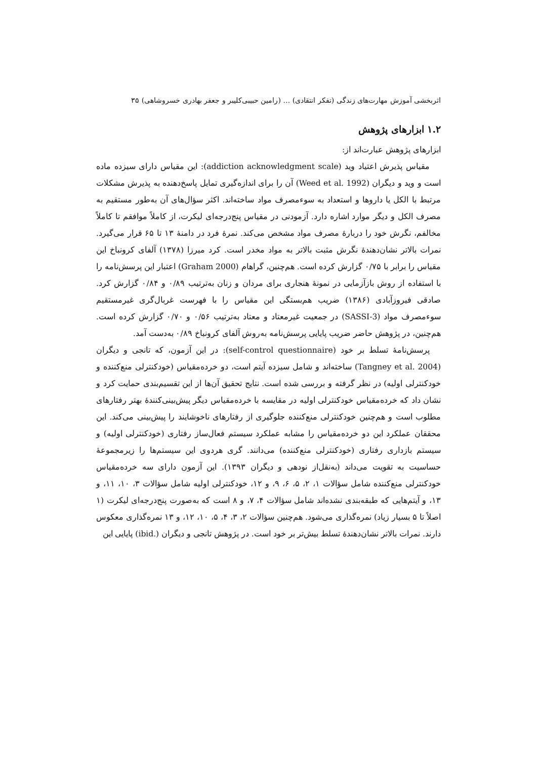اثربخشی آموزش مهارت‌های زندگی (تفکر انتقادی) … (رامین حبیبی‌کلیبر و جعفر بهادری خسروشاهی) ۳۵
۱.۲ ابزارهای پژوهش
ابزارهای پژوهش عبارت‌اند از:
مقیاس پذیرش اعتیاد وید (addiction acknowledgment scale): این مقیاس دارای سیزده ماده است و وید و دیگران (Weed et al. 1992) آن را برای اندازه‌گیری تمایل پاسخ‌دهنده به پذیرش مشکلات مرتبط با الکل یا داروها و استعداد به سوءمصرف مواد ساخته‌اند. اکثر سؤال‌های آن به‌طور مستقیم به مصرف الکل و دیگر موارد اشاره دارد. آزمودنی در مقیاس پنج‌درجه‌ای لیکرت، از کاملاً موافقم تا کاملاً مخالفم، نگرش خود را دربارهٔ مصرف مواد مشخص می‌کند. نمرهٔ فرد در دامنهٔ ۱۳ تا ۶۵ قرار می‌گیرد. نمرات بالاتر نشان‌دهندهٔ نگرش مثبت بالاتر به مواد مخدر است. کرد میرزا (۱۳۷۸) آلفای کرونباخ این مقیاس را برابر با ۰/۷۵ گزارش کرده است. هم‌چنین، گراهام (Graham 2000) اعتبار این پرسش‌نامه را با استفاده از روش بازآزمایی در نمونهٔ هنجاری برای مردان و زنان به‌ترتیب ۰/۸۹ و ۰/۸۴ گزارش کرد. صادقی فیروزآبادی (۱۳۸۶) ضریب هم‌بستگی این مقیاس را با فهرست غربال‌گری غیرمستقیم سوءمصرف مواد (SASSI-3) در جمعیت غیرمعتاد و معتاد به‌ترتیب ۰/۵۶ و ۰/۷۰ گزارش کرده است. هم‌چنین، در پژوهش حاضر ضریب پایایی پرسش‌نامه به‌روش آلفای کرونباخ ۰/۸۹ به‌دست آمد.
پرسش‌نامهٔ تسلط بر خود (self-control questionnaire): در این آزمون، که تانجی و دیگران (Tangney et al. 2004) ساخته‌اند و شامل سیزده آیتم است، دو خرده‌مقیاس (خودکنترلی منع‌کننده و خودکنترلی اولیه) در نظر گرفته و بررسی شده است. نتایج تحقیق آن‌ها از این تقسیم‌بندی حمایت کرد و نشان داد که خرده‌مقیاس خودکنترلی اولیه در مقایسه با خرده‌مقیاس دیگر پیش‌بینی‌کنندهٔ بهتر رفتارهای مطلوب است و هم‌چنین خودکنترلی منع‌کننده جلوگیری از رفتارهای ناخوشایند را پیش‌بینی می‌کند. این محققان عملکرد این دو خرده‌مقیاس را مشابه عملکرد سیستم فعال‌ساز رفتاری (خودکنترلی اولیه) و سیستم بازداری رفتاری (خودکنترلی منع‌کننده) می‌دانند. گری هردوی این سیستم‌ها را زیرمجموعهٔ حساسیت به تقویت می‌داند (به‌نقل‌از نودهی و دیگران ۱۳۹۳). این آزمون دارای سه خرده‌مقیاس خودکنترلی منع‌کننده شامل سؤالات ۱، ۲، ۵، ۶، ۹، و ۱۲، خودکنترلی اولیه شامل سؤالات ۳، ۱۰، ۱۱، و ۱۳، و آیتم‌هایی که طبقه‌بندی نشده‌اند شامل سؤالات ۴، ۷، و ۸ است که به‌صورت پنج‌درجه‌ای لیکرت (۱ اصلاً تا ۵ بسیار زیاد) نمره‌گذاری می‌شود. هم‌چنین سؤالات ۲، ۳، ۴، ۵، ۱۰، ۱۲، و ۱۳ نمره‌گذاری معکوس دارند. نمرات بالاتر نشان‌دهندهٔ تسلط بیش‌تر بر خود است. در پژوهش تانجی و دیگران (.ibid) پایایی این